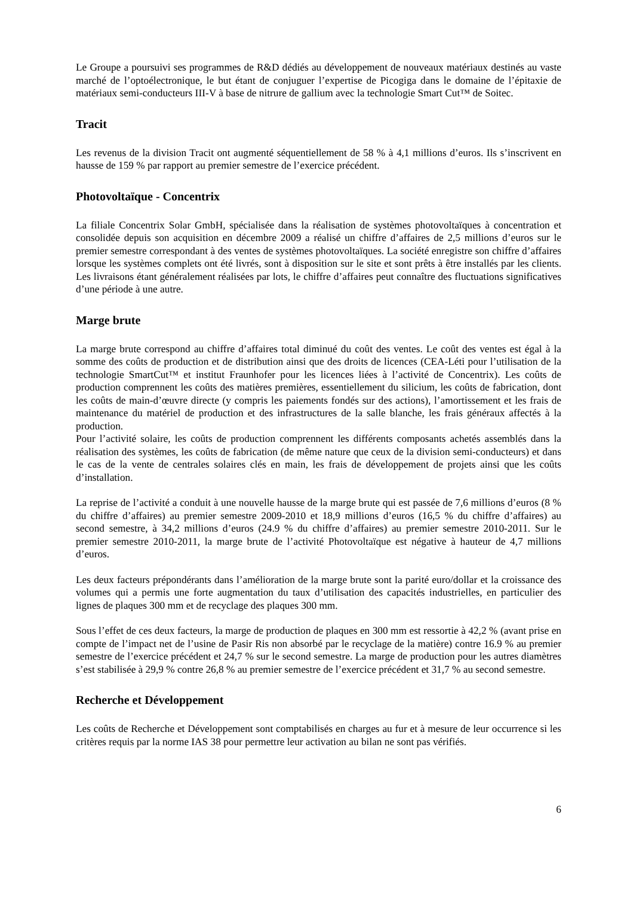Le Groupe a poursuivi ses programmes de R&D dédiés au développement de nouveaux matériaux destinés au vaste marché de l’optoélectronique, le but étant de conjuguer l’expertise de Picogiga dans le domaine de l’épitaxie de matériaux semi-conducteurs III-V à base de nitrure de gallium avec la technologie Smart Cut™ de Soitec.
Tracit
Les revenus de la division Tracit ont augmenté séquentiellement de 58 % à 4,1 millions d’euros. Ils s’inscrivent en hausse de 159 % par rapport au premier semestre de l’exercice précédent.
Photovoltaïque - Concentrix
La filiale Concentrix Solar GmbH, spécialisée dans la réalisation de systèmes photovoltaïques à concentration et consolidée depuis son acquisition en décembre 2009 a réalisé un chiffre d’affaires de 2,5 millions d’euros sur le premier semestre correspondant à des ventes de systèmes photovoltaïques. La société enregistre son chiffre d’affaires lorsque les systèmes complets ont été livrés, sont à disposition sur le site et sont prêts à être installés par les clients. Les livraisons étant généralement réalisées par lots, le chiffre d’affaires peut connaître des fluctuations significatives d’une période à une autre.
Marge brute
La marge brute correspond au chiffre d’affaires total diminué du coût des ventes. Le coût des ventes est égal à la somme des coûts de production et de distribution ainsi que des droits de licences (CEA-Léti pour l’utilisation de la technologie SmartCut™ et institut Fraunhofer pour les licences liées à l’activité de Concentrix). Les coûts de production comprennent les coûts des matières premières, essentiellement du silicium, les coûts de fabrication, dont les coûts de main-d’œuvre directe (y compris les paiements fondés sur des actions), l’amortissement et les frais de maintenance du matériel de production et des infrastructures de la salle blanche, les frais généraux affectés à la production.
Pour l’activité solaire, les coûts de production comprennent les différents composants achetés assemblés dans la réalisation des systèmes, les coûts de fabrication (de même nature que ceux de la division semi-conducteurs) et dans le cas de la vente de centrales solaires clés en main, les frais de développement de projets ainsi que les coûts d’installation.
La reprise de l’activité a conduit à une nouvelle hausse de la marge brute qui est passée de 7,6 millions d’euros (8 % du chiffre d’affaires) au premier semestre 2009-2010 et 18,9 millions d’euros (16,5 % du chiffre d’affaires) au second semestre, à 34,2 millions d’euros (24.9 % du chiffre d’affaires) au premier semestre 2010-2011. Sur le premier semestre 2010-2011, la marge brute de l’activité Photovoltaïque est négative à hauteur de 4,7 millions d’euros.
Les deux facteurs prépondérants dans l’amélioration de la marge brute sont la parité euro/dollar et la croissance des volumes qui a permis une forte augmentation du taux d’utilisation des capacités industrielles, en particulier des lignes de plaques 300 mm et de recyclage des plaques 300 mm.
Sous l’effet de ces deux facteurs, la marge de production de plaques en 300 mm est ressortie à 42,2 % (avant prise en compte de l’impact net de l’usine de Pasir Ris non absorbé par le recyclage de la matière) contre 16.9 % au premier semestre de l’exercice précédent et 24,7 % sur le second semestre. La marge de production pour les autres diamètres s’est stabilisée à 29,9 % contre 26,8 % au premier semestre de l’exercice précédent et 31,7 % au second semestre.
Recherche et Développement
Les coûts de Recherche et Développement sont comptabilisés en charges au fur et à mesure de leur occurrence si les critères requis par la norme IAS 38 pour permettre leur activation au bilan ne sont pas vérifiés.
6